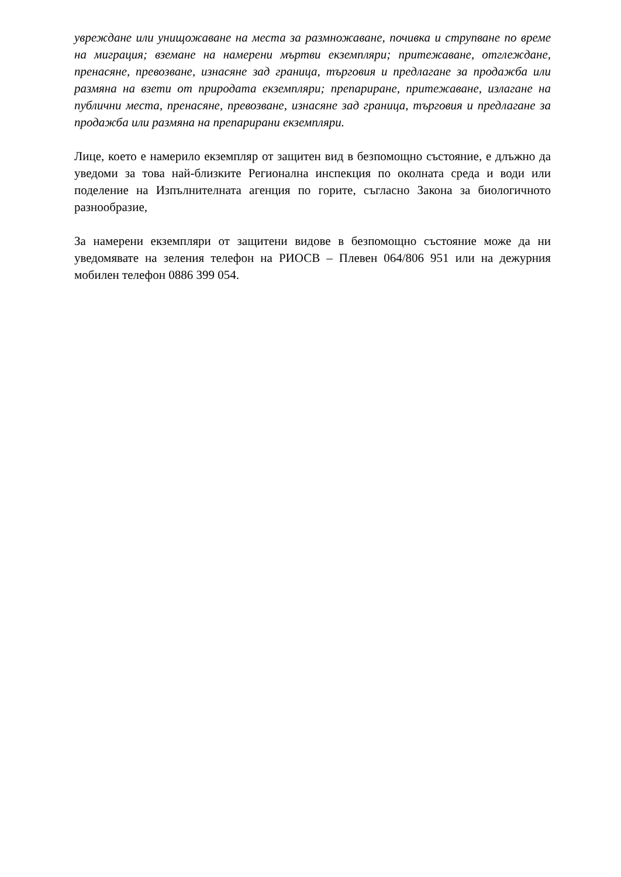увреждане или унищожаване на места за размножаване, почивка и струпване по време на миграция; вземане на намерени мъртви екземпляри; притежаване, отглеждане, пренасяне, превозване, изнасяне зад граница, търговия и предлагане за продажба или размяна на взети от природата екземпляри; препариране, притежаване, излагане на публични места, пренасяне, превозване, изнасяне зад граница, търговия и предлагане за продажба или размяна на препарирани екземпляри.
Лице, което е намерило екземпляр от защитен вид в безпомощно състояние, е длъжно да уведоми за това най-близките Регионална инспекция по околната среда и води или поделение на Изпълнителната агенция по горите, съгласно Закона за биологичното разнообразие,
За намерени екземпляри от защитени видове в безпомощно състояние може да ни уведомявате на зеления телефон на РИОСВ – Плевен 064/806 951 или на дежурния мобилен телефон 0886 399 054.